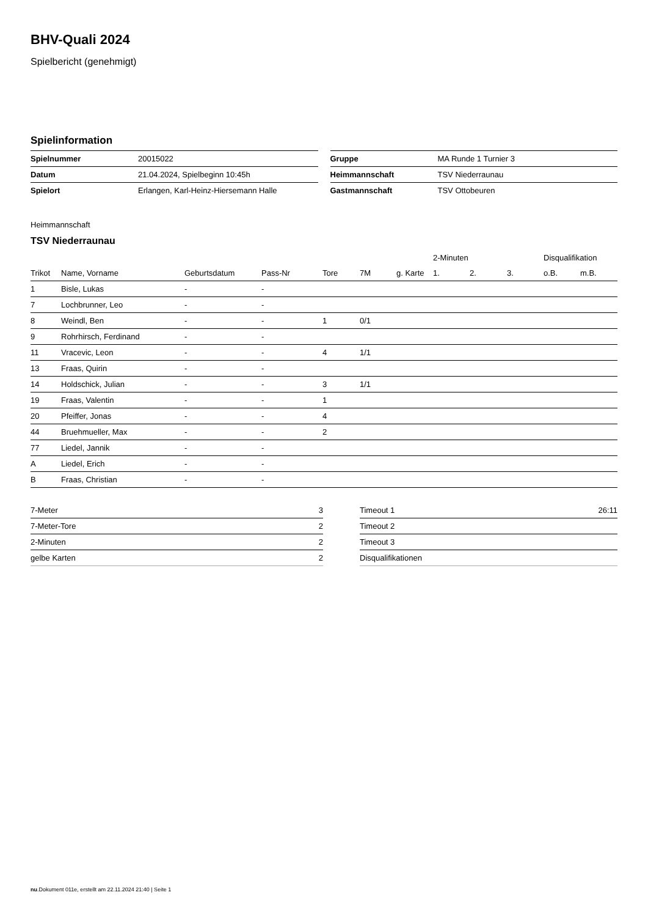BHV-Quali 2024
Spielbericht (genehmigt)
Spielinformation
| Spielnummer | 20015022 |
| Datum | 21.04.2024, Spielbeginn 10:45h |
| Spielort | Erlangen, Karl-Heinz-Hiersemann Halle |
| Gruppe | MA Runde 1 Turnier 3 |
| Heimmannschaft | TSV Niederraunau |
| Gastmannschaft | TSV Ottobeuren |
Heimmannschaft
TSV Niederraunau
| | | | | | | | 2-Minuten | | | Disqualifikation | |
| --- | --- | --- | --- | --- | --- | --- | --- | --- | --- | --- | --- |
| Trikot | Name, Vorname | Geburtsdatum | Pass-Nr | Tore | 7M | g. Karte | 1. | 2. | 3. | o.B. | m.B. |
| 1 | Bisle, Lukas | - | - | | | | | | | | |
| 7 | Lochbrunner, Leo | - | - | | | | | | | | |
| 8 | Weindl, Ben | - | - | 1 | 0/1 | | | | | | |
| 9 | Rohrhirsch, Ferdinand | - | - | | | | | | | | |
| 11 | Vracevic, Leon | - | - | 4 | 1/1 | | | | | | |
| 13 | Fraas, Quirin | - | - | | | | | | | | |
| 14 | Holdschick, Julian | - | - | 3 | 1/1 | | | | | | |
| 19 | Fraas, Valentin | - | - | 1 | | | | | | | |
| 20 | Pfeiffer, Jonas | - | - | 4 | | | | | | | |
| 44 | Bruehmueller, Max | - | - | 2 | | | | | | | |
| 77 | Liedel, Jannik | - | - | | | | | | | | |
| A | Liedel, Erich | - | - | | | | | | | | |
| B | Fraas, Christian | - | - | | | | | | | | |
| 7-Meter | 3 |
| 7-Meter-Tore | 2 |
| 2-Minuten | 2 |
| gelbe Karten | 2 |
| Timeout 1 | 26:11 |
| Timeout 2 | |
| Timeout 3 | |
| Disqualifikationen | |
nu.Dokument 011e, erstellt am 22.11.2024 21:40 | Seite 1